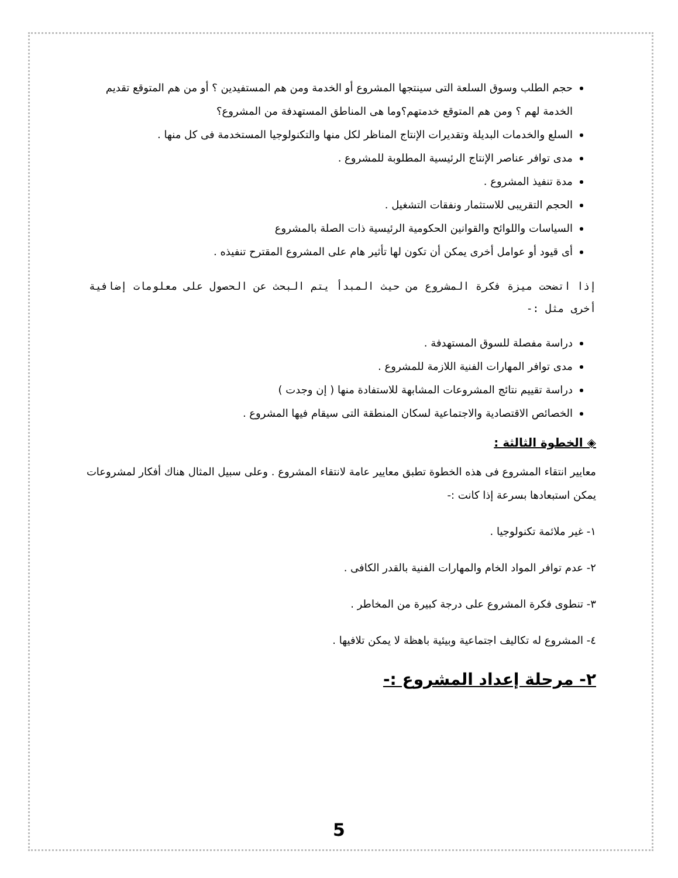حجم الطلب وسوق السلعة التى سينتجها المشروع أو الخدمة ومن هم المستفيدين ؟ أو من هم المتوقع تقديم الخدمة لهم ؟ ومن هم المتوقع خدمتهم؟وما هى المناطق المستهدفة من المشروع؟
السلع والخدمات البديلة وتقديرات الإنتاج المناظر لكل منها والتكنولوجيا المستخدمة فى كل منها .
مدى توافر عناصر الإنتاج الرئيسية المطلوبة للمشروع .
مدة تنفيذ المشروع .
الحجم التقريبى للاستثمار ونفقات التشغيل .
السياسات واللوائح والقوانين الحكومية الرئيسية ذات الصلة بالمشروع
أى قيود أو عوامل أخرى يمكن أن تكون لها تأثير هام على المشروع المقترح تنفيذه .
إذا اتضحت ميزة فكرة المشروع من حيث المبدأ يتم البحث عن الحصول على معلومات إضافية أخرى مثل :-
دراسة مفصلة للسوق المستهدفة .
مدى توافر المهارات الفنية اللازمة للمشروع .
دراسة تقييم نتائج المشروعات المشابهة للاستفادة منها ( إن وجدت )
الخصائص الاقتصادية والاجتماعية لسكان المنطقة التى سيقام فيها المشروع .
◈ الخطوة الثالثة :
معايير انتقاء المشروع فى هذه الخطوة تطبق معايير عامة لانتقاء المشروع . وعلى سبيل المثال هناك أفكار لمشروعات يمكن استبعادها بسرعة إذا كانت :-
١- غير ملائمة تكنولوجيا .
٢- عدم توافر المواد الخام والمهارات الفنية بالقدر الكافى .
٣- تنطوى فكرة المشروع على درجة كبيرة من المخاطر .
٤- المشروع له تكاليف اجتماعية وبيئية باهظة لا يمكن تلافيها .
٢- مرحلة إعداد المشروع :-
5